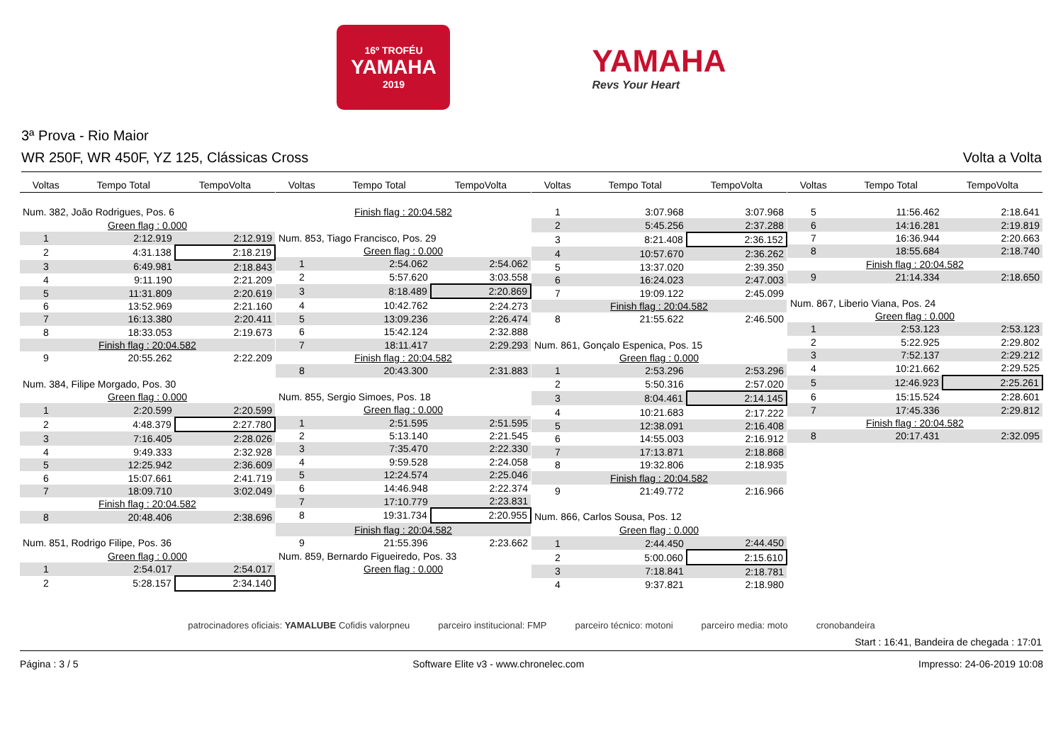16º TROFÉU
YAMAHA
2019
YAMAHA
Revs Your Heart
3ª Prova - Rio Maior
WR 250F, WR 450F, YZ 125, Clássicas Cross Volta a Volta
| Voltas | Tempo Total | TempoVolta |
| --- | --- | --- |
| Num. 382, João Rodrigues, Pos. 6 | | |
| Green flag : 0.000 | | |
| 1 | 2:12.919 | 2:12.919 |
| 2 | 4:31.138 | 2:18.219 |
| 3 | 6:49.981 | 2:18.843 |
| 4 | 9:11.190 | 2:21.209 |
| 5 | 11:31.809 | 2:20.619 |
| 6 | 13:52.969 | 2:21.160 |
| 7 | 16:13.380 | 2:20.411 |
| 8 | 18:33.053 | 2:19.673 |
| Finish flag : 20:04.582 | | |
| 9 | 20:55.262 | 2:22.209 |
| Num. 384, Filipe Morgado, Pos. 30 | | |
| Green flag : 0.000 | | |
| 1 | 2:20.599 | 2:20.599 |
| 2 | 4:48.379 | 2:27.780 |
| 3 | 7:16.405 | 2:28.026 |
| 4 | 9:49.333 | 2:32.928 |
| 5 | 12:25.942 | 2:36.609 |
| 6 | 15:07.661 | 2:41.719 |
| 7 | 18:09.710 | 3:02.049 |
| Finish flag : 20:04.582 | | |
| 8 | 20:48.406 | 2:38.696 |
| Num. 851, Rodrigo Filipe, Pos. 36 | | |
| Green flag : 0.000 | | |
| 1 | 2:54.017 | 2:54.017 |
| 2 | 5:28.157 | 2:34.140 |
| Voltas | Tempo Total | TempoVolta |
| --- | --- | --- |
| Finish flag : 20:04.582 | | |
| Num. 853, Tiago Francisco, Pos. 29 | | |
| Green flag : 0.000 | | |
| 1 | 2:54.062 | 2:54.062 |
| 2 | 5:57.620 | 3:03.558 |
| 3 | 8:18.489 | 2:20.869 |
| 4 | 10:42.762 | 2:24.273 |
| 5 | 13:09.236 | 2:26.474 |
| 6 | 15:42.124 | 2:32.888 |
| 7 | 18:11.417 | 2:29.293 |
| Finish flag : 20:04.582 | | |
| 8 | 20:43.300 | 2:31.883 |
| Num. 855, Sergio Simoes, Pos. 18 | | |
| Green flag : 0.000 | | |
| 1 | 2:51.595 | 2:51.595 |
| 2 | 5:13.140 | 2:21.545 |
| 3 | 7:35.470 | 2:22.330 |
| 4 | 9:59.528 | 2:24.058 |
| 5 | 12:24.574 | 2:25.046 |
| 6 | 14:46.948 | 2:22.374 |
| 7 | 17:10.779 | 2:23.831 |
| 8 | 19:31.734 | 2:20.955 |
| Finish flag : 20:04.582 | | |
| 9 | 21:55.396 | 2:23.662 |
| Num. 859, Bernardo Figueiredo, Pos. 33 | | |
| Green flag : 0.000 | | |
| Voltas | Tempo Total | TempoVolta |
| --- | --- | --- |
| 1 | 3:07.968 | 3:07.968 |
| 2 | 5:45.256 | 2:37.288 |
| 3 | 8:21.408 | 2:36.152 |
| 4 | 10:57.670 | 2:36.262 |
| 5 | 13:37.020 | 2:39.350 |
| 6 | 16:24.023 | 2:47.003 |
| 7 | 19:09.122 | 2:45.099 |
| Finish flag : 20:04.582 | | |
| 8 | 21:55.622 | 2:46.500 |
| Num. 861, Gonçalo Espenica, Pos. 15 | | |
| Green flag : 0.000 | | |
| 1 | 2:53.296 | 2:53.296 |
| 2 | 5:50.316 | 2:57.020 |
| 3 | 8:04.461 | 2:14.145 |
| 4 | 10:21.683 | 2:17.222 |
| 5 | 12:38.091 | 2:16.408 |
| 6 | 14:55.003 | 2:16.912 |
| 7 | 17:13.871 | 2:18.868 |
| 8 | 19:32.806 | 2:18.935 |
| Finish flag : 20:04.582 | | |
| 9 | 21:49.772 | 2:16.966 |
| Num. 866, Carlos Sousa, Pos. 12 | | |
| Green flag : 0.000 | | |
| 1 | 2:44.450 | 2:44.450 |
| 2 | 5:00.060 | 2:15.610 |
| 3 | 7:18.841 | 2:18.781 |
| 4 | 9:37.821 | 2:18.980 |
| Voltas | Tempo Total | TempoVolta |
| --- | --- | --- |
| 5 | 11:56.462 | 2:18.641 |
| 6 | 14:16.281 | 2:19.819 |
| 7 | 16:36.944 | 2:20.663 |
| 8 | 18:55.684 | 2:18.740 |
| Finish flag : 20:04.582 | | |
| 9 | 21:14.334 | 2:18.650 |
| Num. 867, Liberio Viana, Pos. 24 | | |
| Green flag : 0.000 | | |
| 1 | 2:53.123 | 2:53.123 |
| 2 | 5:22.925 | 2:29.802 |
| 3 | 7:52.137 | 2:29.212 |
| 4 | 10:21.662 | 2:29.525 |
| 5 | 12:46.923 | 2:25.261 |
| 6 | 15:15.524 | 2:28.601 |
| 7 | 17:45.336 | 2:29.812 |
| Finish flag : 20:04.582 | | |
| 8 | 20:17.431 | 2:32.095 |
patrocinadores oficiais: YAMALUBE Cofidis valorpneu parceiro institucional: FMP parceiro técnico: motoni parceiro media: moto cronobandeira
Start : 16:41, Bandeira de chegada : 17:01
Página : 3 / 5 Software Elite v3 - www.chronelec.com Impresso: 24-06-2019 10:08